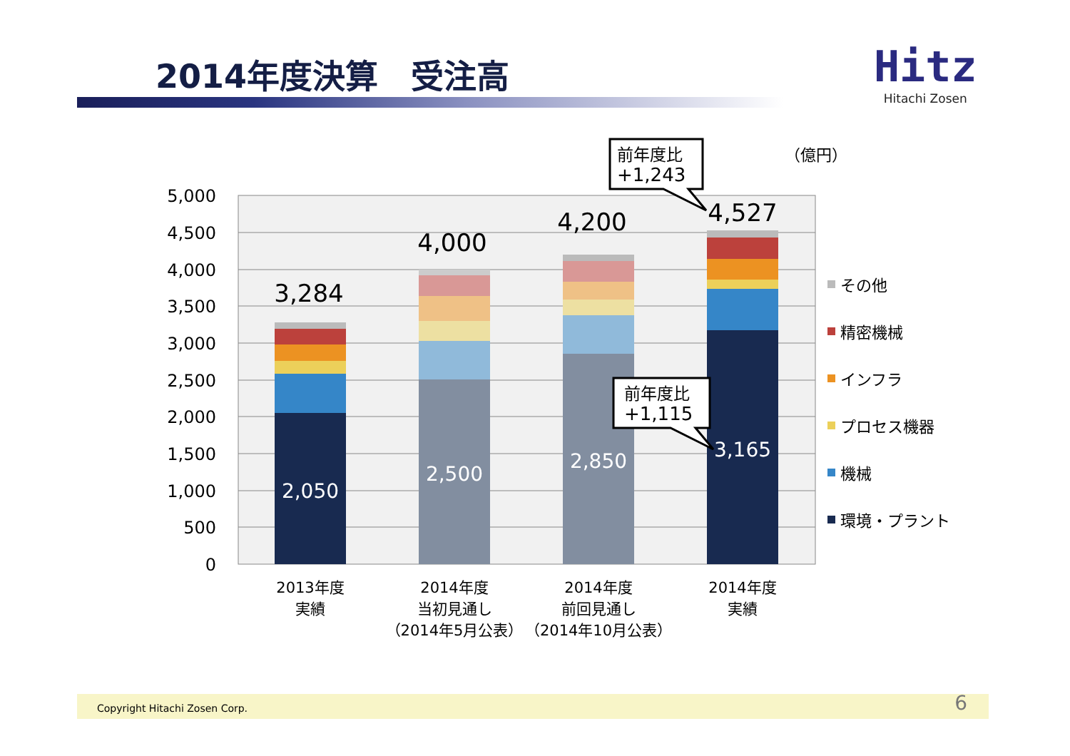2014年度決算　受注高
Hitz
Hitachi Zosen
5,000
4,500
4,000
3,500
3,000
2,500
2,000
1,500
1,000
500
0
3,284
4,000
4,200
4,527
2,050
2,500
2,850
3,165
2013年度
実績
2014年度
当初見通し
（2014年5月公表）
2014年度
前回見通し
（2014年10月公表）
2014年度
実績
（億円）
前年度比
+1,243
前年度比
+1,115
その他
精密機械
インフラ
プロセス機器
機械
環境・プラント
Copyright Hitachi Zosen Corp. 6